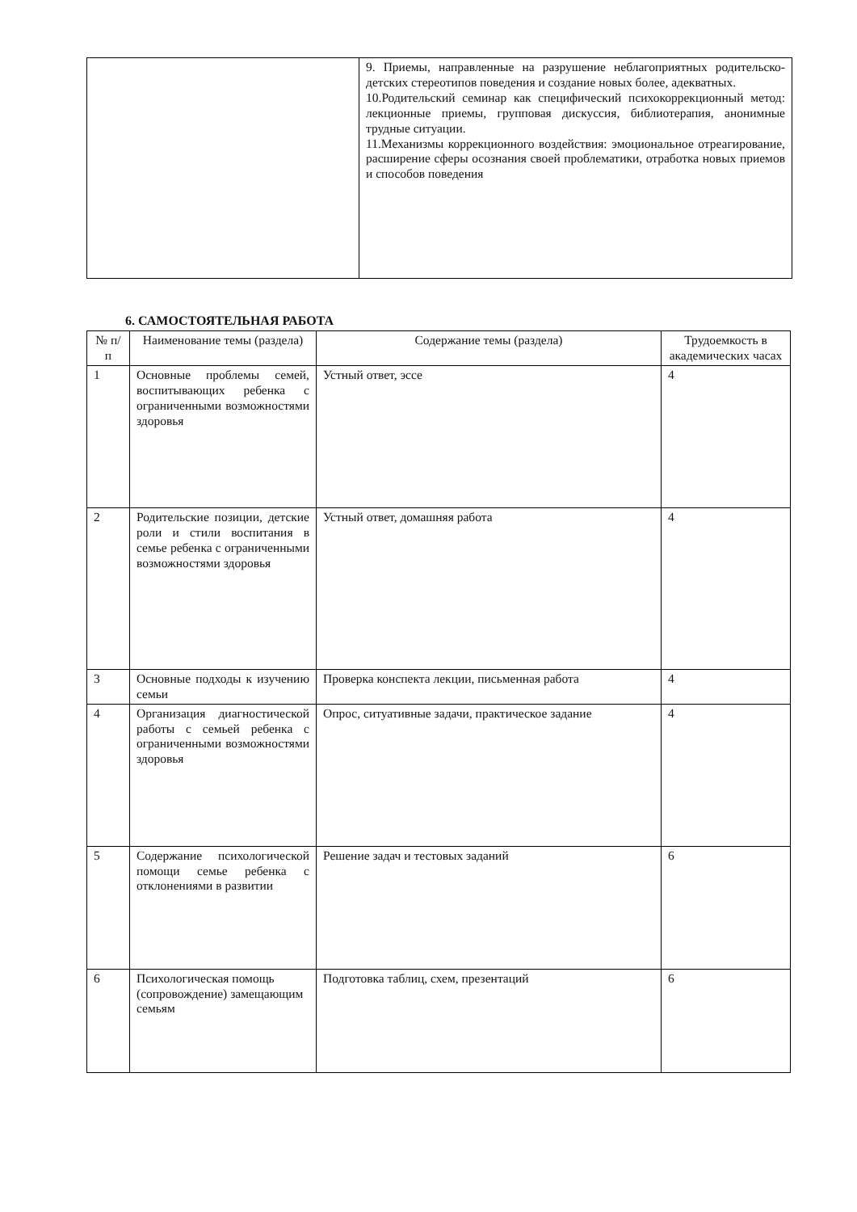| | 9. Приемы, направленные на разрушение неблагоприятных родительско- детских стереотипов поведения и создание новых более, адекватных. 10.Родительский семинар как специфический психокоррекционный метод: лекционные приемы, групповая дискуссия, библиотерапия, анонимные трудные ситуации. 11.Механизмы коррекционного воздействия: эмоциональное отреагирование, расширение сферы осознания своей проблематики, отработка новых приемов и способов поведения |
6. САМОСТОЯТЕЛЬНАЯ РАБОТА
| № п/п | Наименование темы (раздела) | Содержание темы (раздела) | Трудоемкость в академических часах |
| --- | --- | --- | --- |
| 1 | Основные проблемы семей, воспитывающих ребенка с ограниченными возможностями здоровья | Устный ответ, эссе | 4 |
| 2 | Родительские позиции, детские роли и стили воспитания в семье ребенка с ограниченными возможностями здоровья | Устный ответ, домашняя работа | 4 |
| 3 | Основные подходы к изучению семьи | Проверка конспекта лекции, письменная работа | 4 |
| 4 | Организация диагностической работы с семьей ребенка с ограниченными возможностями здоровья | Опрос, ситуативные задачи, практическое задание | 4 |
| 5 | Содержание психологической помощи семье ребенка с отклонениями в развитии | Решение задач и тестовых заданий | 6 |
| 6 | Психологическая помощь (сопровождение) замещающим семьям | Подготовка таблиц, схем, презентаций | 6 |